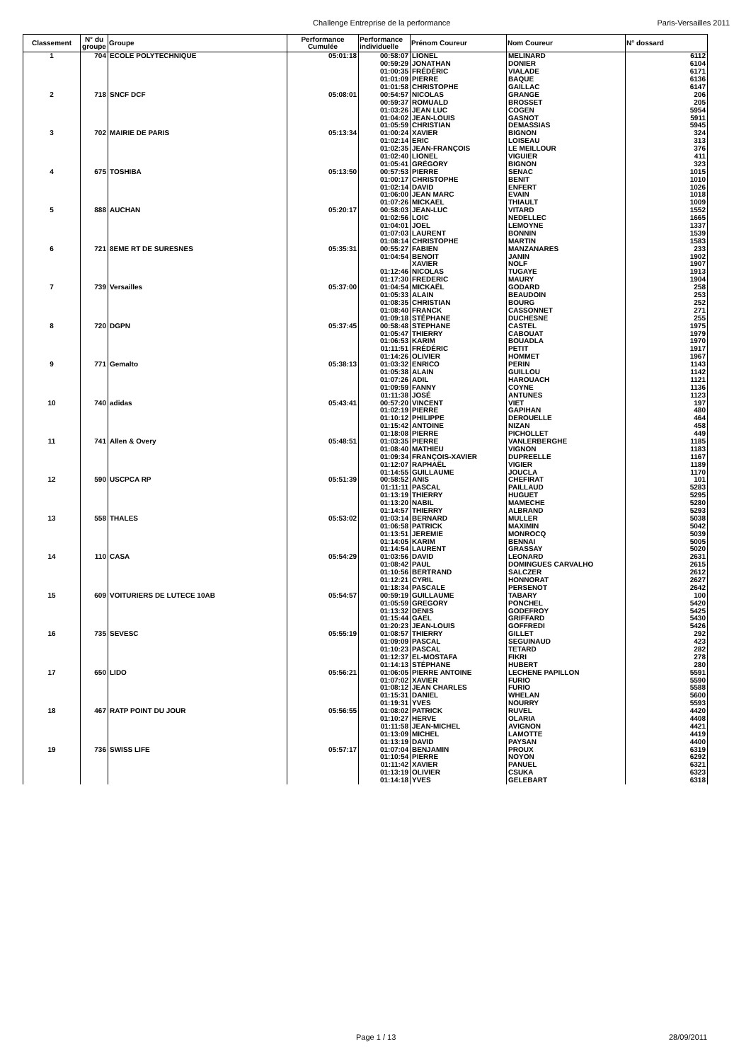Challenge Entreprise de la performance Paris-Versailles 2011
| Classement | N° du groupe | Groupe | Performance Cumulée | Performance individuelle | Prénom Coureur | Nom Coureur | N° dossard |
| --- | --- | --- | --- | --- | --- | --- | --- |
| 1 | 704 | ECOLE POLYTECHNIQUE | 05:01:18 | 00:58:07 | LIONEL | MELINARD | 6112 |
| | | | | 00:59:29 | JONATHAN | DONIER | 6104 |
| | | | | 01:00:35 | FRÉDÉRIC | VIALADE | 6171 |
| | | | | 01:01:09 | PIERRE | BAQUE | 6136 |
| | | | | 01:01:58 | CHRISTOPHE | GAILLAC | 6147 |
| 2 | 718 | SNCF DCF | 05:08:01 | 00:54:57 | NICOLAS | GRANGE | 206 |
| | | | | 00:59:37 | ROMUALD | BROSSET | 205 |
| | | | | 01:03:26 | JEAN LUC | COGEN | 5954 |
| | | | | 01:04:02 | JEAN-LOUIS | GASNOT | 5911 |
| | | | | 01:05:59 | CHRISTIAN | DEMASSIAS | 5945 |
| 3 | 702 | MAIRIE DE PARIS | 05:13:34 | 01:00:24 | XAVIER | BIGNON | 324 |
| | | | | 01:02:14 | ERIC | LOISEAU | 313 |
| | | | | 01:02:35 | JEAN-FRANÇOIS | LE MEILLOUR | 376 |
| | | | | 01:02:40 | LIONEL | VIGUIER | 411 |
| | | | | 01:05:41 | GRÉGORY | BIGNON | 323 |
| 4 | 675 | TOSHIBA | 05:13:50 | 00:57:53 | PIERRE | SENAC | 1015 |
| | | | | 01:00:17 | CHRISTOPHE | BENIT | 1010 |
| | | | | 01:02:14 | DAVID | ENFERT | 1026 |
| | | | | 01:06:00 | JEAN MARC | EVAIN | 1018 |
| | | | | 01:07:26 | MICKAEL | THIAULT | 1009 |
| 5 | 888 | AUCHAN | 05:20:17 | 00:58:03 | JEAN-LUC | VITARD | 1552 |
| | | | | 01:02:56 | LOIC | NEDELLEC | 1665 |
| | | | | 01:04:01 | JOEL | LEMOYNE | 1337 |
| | | | | 01:07:03 | LAURENT | BONNIN | 1539 |
| | | | | 01:08:14 | CHRISTOPHE | MARTIN | 1583 |
| 6 | 721 | 8EME RT DE SURESNES | 05:35:31 | 00:55:27 | FABIEN | MANZANARES | 233 |
| | | | | 01:04:54 | BENOIT | JANIN | 1902 |
| | | | | | XAVIER | NOLF | 1907 |
| | | | | 01:12:46 | NICOLAS | TUGAYE | 1913 |
| | | | | 01:17:30 | FREDERIC | MAURY | 1904 |
| 7 | 739 | Versailles | 05:37:00 | 01:04:54 | MICKAËL | GODARD | 258 |
| | | | | 01:05:33 | ALAIN | BEAUDOIN | 253 |
| | | | | 01:08:35 | CHRISTIAN | BOURG | 252 |
| | | | | 01:08:40 | FRANCK | CASSONNET | 271 |
| | | | | 01:09:18 | STÉPHANE | DUCHESNE | 255 |
| 8 | 720 | DGPN | 05:37:45 | 00:58:48 | STEPHANE | CASTEL | 1975 |
| | | | | 01:05:47 | THIERRY | CABOUAT | 1979 |
| | | | | 01:06:53 | KARIM | BOUADLA | 1970 |
| | | | | 01:11:51 | FRÉDÉRIC | PETIT | 1917 |
| | | | | 01:14:26 | OLIVIER | HOMMET | 1967 |
| 9 | 771 | Gemalto | 05:38:13 | 01:03:32 | ENRICO | PERIN | 1143 |
| | | | | 01:05:38 | ALAIN | GUILLOU | 1142 |
| | | | | 01:07:26 | ADIL | HAROUACH | 1121 |
| | | | | 01:09:59 | FANNY | COYNE | 1136 |
| | | | | 01:11:38 | JOSÉ | ANTUNES | 1123 |
| 10 | 740 | adidas | 05:43:41 | 00:57:20 | VINCENT | VIET | 197 |
| | | | | 01:02:19 | PIERRE | GAPIHAN | 480 |
| | | | | 01:10:12 | PHILIPPE | DEROUELLE | 464 |
| | | | | 01:15:42 | ANTOINE | NIZAN | 458 |
| | | | | 01:18:08 | PIERRE | PICHOLLET | 449 |
| 11 | 741 | Allen & Overy | 05:48:51 | 01:03:35 | PIERRE | VANLERBERGHE | 1185 |
| | | | | 01:08:40 | MATHIEU | VIGNON | 1183 |
| | | | | 01:09:34 | FRANÇOIS-XAVIER | DUPREELLE | 1167 |
| | | | | 01:12:07 | RAPHAËL | VIGIER | 1189 |
| | | | | 01:14:55 | GUILLAUME | JOUCLA | 1170 |
| 12 | 590 | USCPCA RP | 05:51:39 | 00:58:52 | ANIS | CHEFIRAT | 101 |
| | | | | 01:11:11 | PASCAL | PAILLAUD | 5283 |
| | | | | 01:13:19 | THIERRY | HUGUET | 5295 |
| | | | | 01:13:20 | NABIL | MAMECHE | 5280 |
| | | | | 01:14:57 | THIERRY | ALBRAND | 5293 |
| 13 | 558 | THALES | 05:53:02 | 01:03:14 | BERNARD | MULLER | 5038 |
| | | | | 01:06:58 | PATRICK | MAXIMIN | 5042 |
| | | | | 01:13:51 | JEREMIE | MONROCQ | 5039 |
| | | | | 01:14:05 | KARIM | BENNAI | 5005 |
| | | | | 01:14:54 | LAURENT | GRASSAY | 5020 |
| 14 | 110 | CASA | 05:54:29 | 01:03:56 | DAVID | LEONARD | 2631 |
| | | | | 01:08:42 | PAUL | DOMINGUES CARVALHO | 2615 |
| | | | | 01:10:56 | BERTRAND | SALCZER | 2612 |
| | | | | 01:12:21 | CYRIL | HONNORAT | 2627 |
| | | | | 01:18:34 | PASCALE | PERSENOT | 2642 |
| 15 | 609 | VOITURIERS DE LUTECE 10AB | 05:54:57 | 00:59:19 | GUILLAUME | TABARY | 100 |
| | | | | 01:05:59 | GREGORY | PONCHEL | 5420 |
| | | | | 01:13:32 | DENIS | GODEFROY | 5425 |
| | | | | 01:15:44 | GAEL | GRIFFARD | 5430 |
| | | | | 01:20:23 | JEAN-LOUIS | GOFFREDI | 5426 |
| 16 | 735 | SEVESC | 05:55:19 | 01:08:57 | THIERRY | GILLET | 292 |
| | | | | 01:09:09 | PASCAL | SEGUINAUD | 423 |
| | | | | 01:10:23 | PASCAL | TETARD | 282 |
| | | | | 01:12:37 | EL-MOSTAFA | FIKRI | 278 |
| | | | | 01:14:13 | STÉPHANE | HUBERT | 280 |
| 17 | 650 | LIDO | 05:56:21 | 01:06:05 | PIERRE ANTOINE | LECHENE PAPILLON | 5591 |
| | | | | 01:07:02 | XAVIER | FURIO | 5590 |
| | | | | 01:08:12 | JEAN CHARLES | FURIO | 5588 |
| | | | | 01:15:31 | DANIEL | WHELAN | 5600 |
| | | | | 01:19:31 | YVES | NOURRY | 5593 |
| 18 | 467 | RATP POINT DU JOUR | 05:56:55 | 01:08:02 | PATRICK | RUVEL | 4420 |
| | | | | 01:10:27 | HERVE | OLARIA | 4408 |
| | | | | 01:11:58 | JEAN-MICHEL | AVIGNON | 4421 |
| | | | | 01:13:09 | MICHEL | LAMOTTE | 4419 |
| | | | | 01:13:19 | DAVID | PAYSAN | 4400 |
| 19 | 736 | SWISS LIFE | 05:57:17 | 01:07:04 | BENJAMIN | PROUX | 6319 |
| | | | | 01:10:54 | PIERRE | NOYON | 6292 |
| | | | | 01:11:42 | XAVIER | PANUEL | 6321 |
| | | | | 01:13:19 | OLIVIER | CSUKA | 6323 |
| | | | | 01:14:18 | YVES | GELEBART | 6318 |
Page 1 / 13 28/09/2011